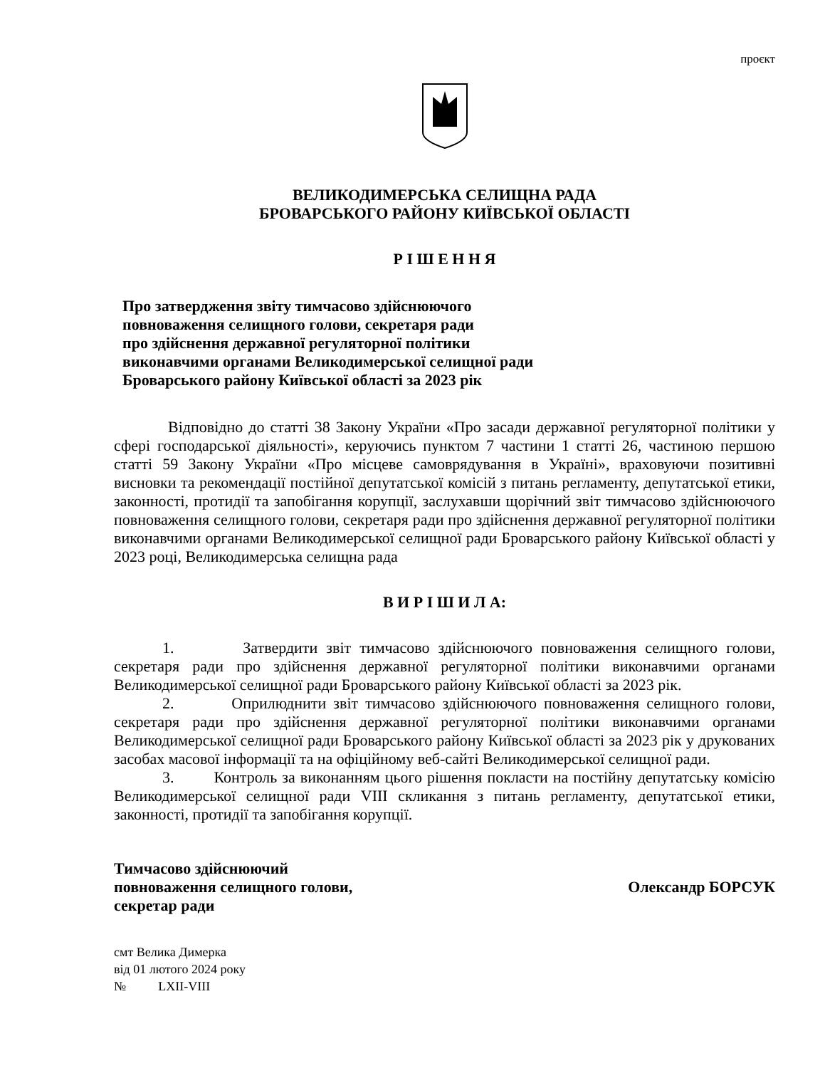проєкт
ВЕЛИКОДИМЕРСЬКА СЕЛИЩНА РАДА
БРОВАРСЬКОГО РАЙОНУ КИЇВСЬКОЇ ОБЛАСТІ
Р І Ш Е Н Н Я
Про затвердження звіту тимчасово здійснюючого
повноваження селищного голови, секретаря ради
про здійснення державної регуляторної політики
виконавчими органами Великодимерської селищної ради
Броварського району Київської області за 2023 рік
Відповідно до статті 38 Закону України «Про засади державної регуляторної політики у сфері господарської діяльності», керуючись пунктом 7 частини 1 статті 26, частиною першою статті 59 Закону України «Про місцеве самоврядування в Україні», враховуючи позитивні висновки та рекомендації постійної депутатської комісій з питань регламенту, депутатської етики, законності, протидії та запобігання корупції, заслухавши щорічний звіт тимчасово здійснюючого повноваження селищного голови, секретаря ради про здійснення державної регуляторної політики виконавчими органами Великодимерської селищної ради Броварського району Київської області у 2023 році, Великодимерська селищна рада
В И Р І Ш И Л А:
1. Затвердити звіт тимчасово здійснюючого повноваження селищного голови, секретаря ради про здійснення державної регуляторної політики виконавчими органами Великодимерської селищної ради Броварського району Київської області за 2023 рік.
2. Оприлюднити звіт тимчасово здійснюючого повноваження селищного голови, секретаря ради про здійснення державної регуляторної політики виконавчими органами Великодимерської селищної ради Броварського району Київської області за 2023 рік у друкованих засобах масової інформації та на офіційному веб-сайті Великодимерської селищної ради.
3. Контроль за виконанням цього рішення покласти на постійну депутатську комісію Великодимерської селищної ради VIII скликання з питань регламенту, депутатської етики, законності, протидії та запобігання корупції.
Тимчасово здійснюючий
повноваження селищного голови,
секретар ради
Олександр БОРСУК
смт Велика Димерка
від 01 лютого 2024 року
№ LXII-VIII